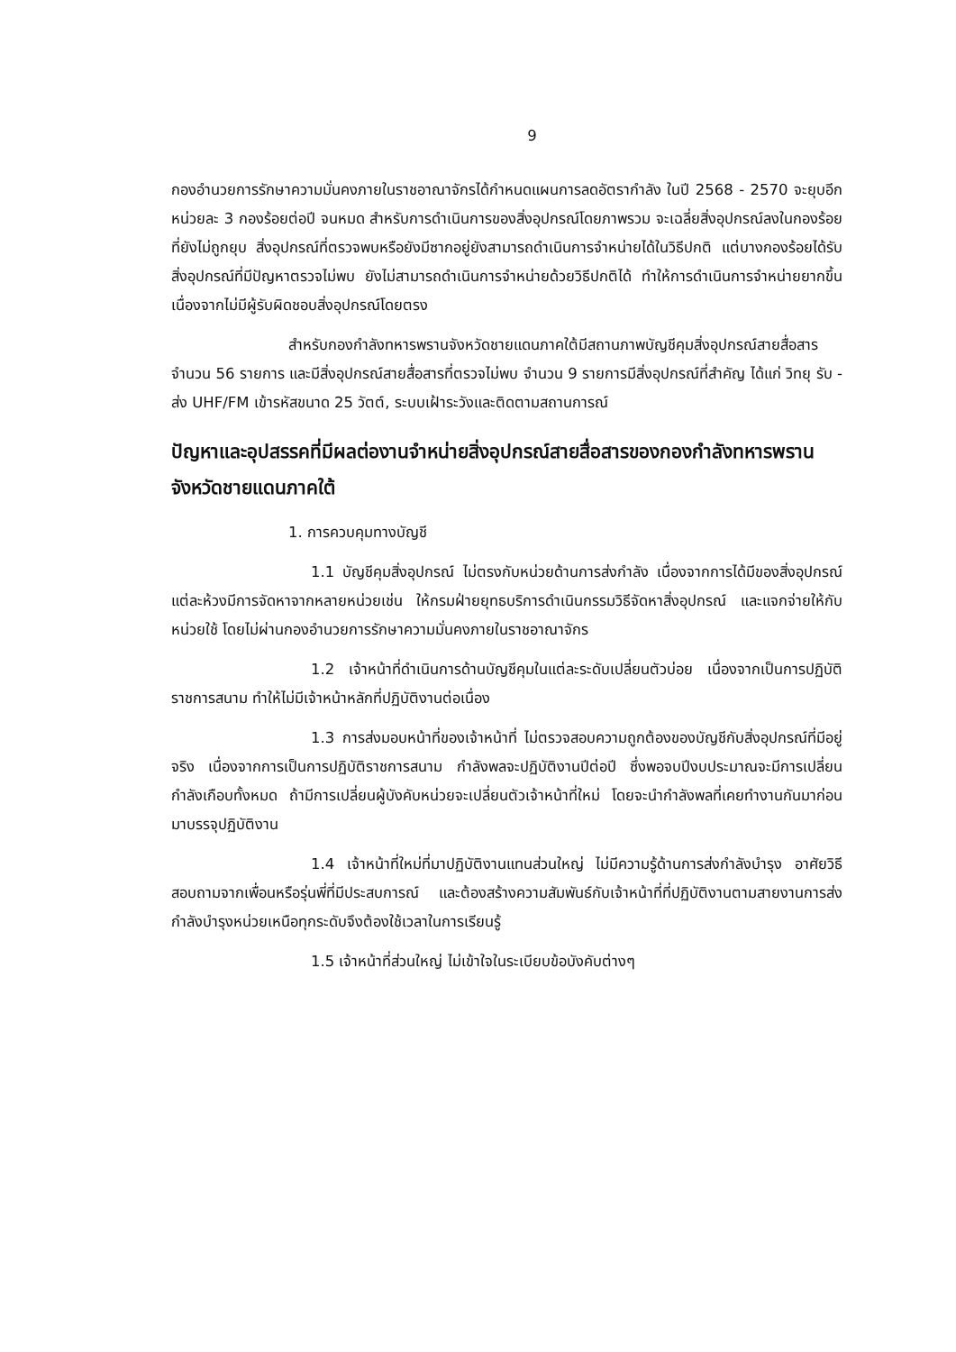9
กองอำนวยการรักษาความมั่นคงภายในราชอาณาจักรได้กำหนดแผนการลดอัตรากำลัง ในปี 2568 - 2570 จะยุบอีกหน่วยละ 3 กองร้อยต่อปี จนหมด สำหรับการดำเนินการของสิ่งอุปกรณ์โดยภาพรวม จะเฉลี่ยสิ่งอุปกรณ์ลงในกองร้อยที่ยังไม่ถูกยุบ สิ่งอุปกรณ์ที่ตรวจพบหรือยังมีซากอยู่ยังสามารถดำเนินการจำหน่ายได้ในวิธีปกติ แต่บางกองร้อยได้รับสิ่งอุปกรณ์ที่มีปัญหาตรวจไม่พบ ยังไม่สามารถดำเนินการจำหน่ายด้วยวิธีปกติได้ ทำให้การดำเนินการจำหน่ายยากขึ้น เนื่องจากไม่มีผู้รับผิดชอบสิ่งอุปกรณ์โดยตรง
สำหรับกองกำลังทหารพรานจังหวัดชายแดนภาคใต้มีสถานภาพบัญชีคุมสิ่งอุปกรณ์สายสื่อสารจำนวน 56 รายการ และมีสิ่งอุปกรณ์สายสื่อสารที่ตรวจไม่พบ จำนวน 9 รายการมีสิ่งอุปกรณ์ที่สำคัญ ได้แก่ วิทยุ รับ - ส่ง UHF/FM เข้ารหัสขนาด 25 วัตต์, ระบบเฝ้าระวังและติดตามสถานการณ์
ปัญหาและอุปสรรคที่มีผลต่องานจำหน่ายสิ่งอุปกรณ์สายสื่อสารของกองกำลังทหารพรานจังหวัดชายแดนภาคใต้
1. การควบคุมทางบัญชี
1.1 บัญชีคุมสิ่งอุปกรณ์ ไม่ตรงกับหน่วยด้านการส่งกำลัง เนื่องจากการได้มีของสิ่งอุปกรณ์แต่ละห้วงมีการจัดหาจากหลายหน่วยเช่น ให้กรมฝ่ายยุทธบริการดำเนินกรรมวิธีจัดหาสิ่งอุปกรณ์ และแจกจ่ายให้กับหน่วยใช้ โดยไม่ผ่านกองอำนวยการรักษาความมั่นคงภายในราชอาณาจักร
1.2 เจ้าหน้าที่ดำเนินการด้านบัญชีคุมในแต่ละระดับเปลี่ยนตัวบ่อย เนื่องจากเป็นการปฏิบัติราชการสนาม ทำให้ไม่มีเจ้าหน้าหลักที่ปฏิบัติงานต่อเนื่อง
1.3 การส่งมอบหน้าที่ของเจ้าหน้าที่ ไม่ตรวจสอบความถูกต้องของบัญชีกับสิ่งอุปกรณ์ที่มีอยู่จริง เนื่องจากการเป็นการปฏิบัติราชการสนาม กำลังพลจะปฏิบัติงานปีต่อปี ซึ่งพอจบปีงบประมาณจะมีการเปลี่ยนกำลังเกือบทั้งหมด ถ้ามีการเปลี่ยนผู้บังคับหน่วยจะเปลี่ยนตัวเจ้าหน้าที่ใหม่ โดยจะนำกำลังพลที่เคยทำงานกันมาก่อนมาบรรจุปฏิบัติงาน
1.4 เจ้าหน้าที่ใหม่ที่มาปฏิบัติงานแทนส่วนใหญ่ ไม่มีความรู้ด้านการส่งกำลังบำรุง อาศัยวิธีสอบถามจากเพื่อนหรือรุ่นพี่ที่มีประสบการณ์ และต้องสร้างความสัมพันธ์กับเจ้าหน้าที่ที่ปฏิบัติงานตามสายงานการส่งกำลังบำรุงหน่วยเหนือทุกระดับจึงต้องใช้เวลาในการเรียนรู้
1.5 เจ้าหน้าที่ส่วนใหญ่ ไม่เข้าใจในระเบียบข้อบังคับต่างๆ